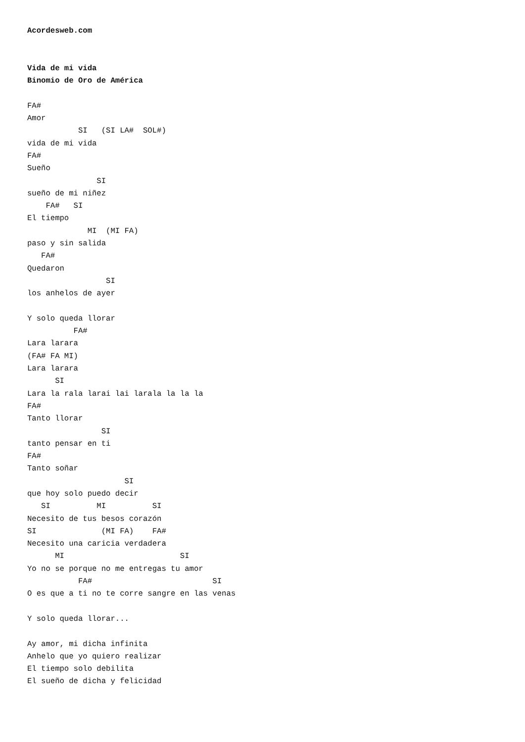Acordesweb.com


Vida de mi vida
Binomio de Oro de América

FA#
Amor
           SI   (SI LA#  SOL#)
vida de mi vida
FA#
Sueño
               SI
sueño de mi niñez
    FA#   SI
El tiempo
             MI  (MI FA)
paso y sin salida
   FA#
Quedaron
                 SI
los anhelos de ayer

Y solo queda llorar
          FA#
Lara larara
(FA# FA MI)
Lara larara
      SI
Lara la rala larai lai larala la la la
FA#
Tanto llorar
                SI
tanto pensar en ti
FA#
Tanto soñar
                     SI
que hoy solo puedo decir
   SI          MI          SI
Necesito de tus besos corazón
SI              (MI FA)    FA#
Necesito una caricia verdadera
      MI                         SI
Yo no se porque no me entregas tu amor
           FA#                          SI
O es que a ti no te corre sangre en las venas

Y solo queda llorar...

Ay amor, mi dicha infinita
Anhelo que yo quiero realizar
El tiempo solo debilita
El sueño de dicha y felicidad